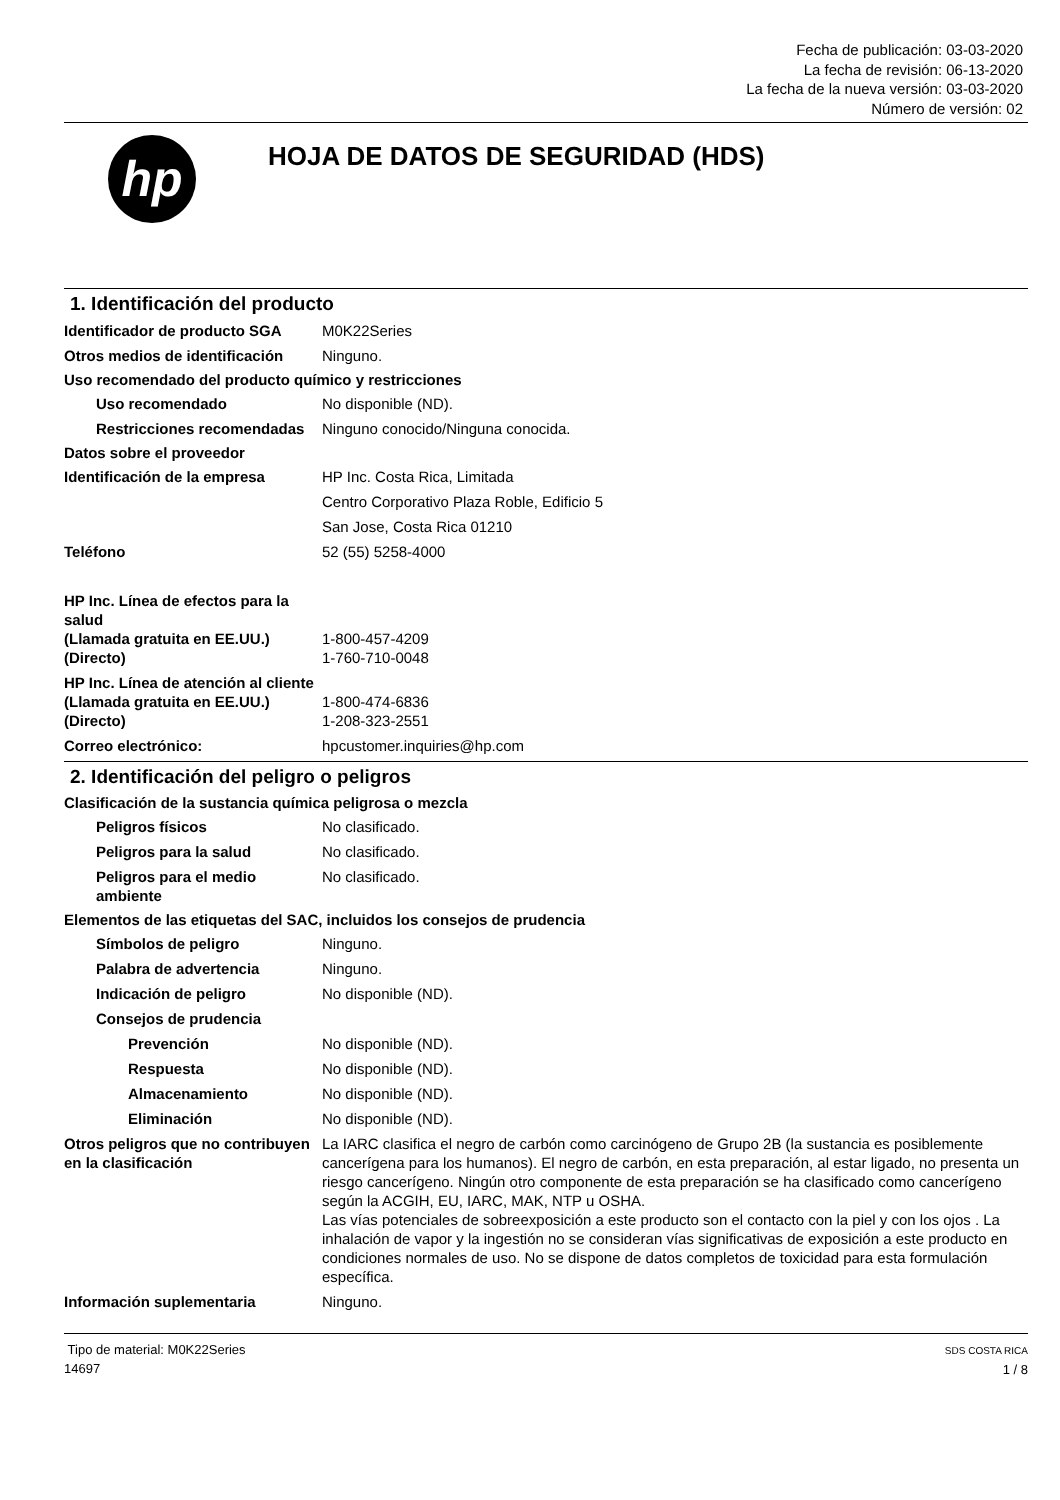Fecha de publicación: 03-03-2020
La fecha de revisión: 06-13-2020
La fecha de la nueva versión: 03-03-2020
Número de versión: 02
hp
HOJA DE DATOS DE SEGURIDAD (HDS)
1. Identificación del producto
Identificador de producto SGA
M0K22Series
Otros medios de identificación
Ninguno.
Uso recomendado del producto químico y restricciones
Uso recomendado No disponible (ND).
Restricciones recomendadas
Ninguno conocido/Ninguna conocida.
Datos sobre el proveedor
Identificación de la empresa HP Inc. Costa Rica, Limitada
Centro Corporativo Plaza Roble, Edificio 5
San Jose, Costa Rica 01210
Teléfono 52 (55) 5258-4000
HP Inc. Línea de efectos para la salud
(Llamada gratuita en EE.UU.) 1-800-457-4209
(Directo) 1-760-710-0048
HP Inc. Línea de atención al cliente
(Llamada gratuita en EE.UU.) 1-800-474-6836
(Directo) 1-208-323-2551
Correo electrónico: hpcustomer.inquiries@hp.com
2. Identificación del peligro o peligros
Clasificación de la sustancia química peligrosa o mezcla
Peligros físicos No clasificado.
Peligros para la salud No clasificado.
Peligros para el medio ambiente
No clasificado.
Elementos de las etiquetas del SAC, incluidos los consejos de prudencia
Símbolos de peligro Ninguno.
Palabra de advertencia Ninguno.
Indicación de peligro No disponible (ND).
Consejos de prudencia
Prevención No disponible (ND).
Respuesta No disponible (ND).
Almacenamiento No disponible (ND).
Eliminación No disponible (ND).
Otros peligros que no contribuyen en la clasificación
La IARC clasifica el negro de carbón como carcinógeno de Grupo 2B (la sustancia es posiblemente cancerígena para los humanos). El negro de carbón, en esta preparación, al estar ligado, no presenta un riesgo cancerígeno. Ningún otro componente de esta preparación se ha clasificado como cancerígeno según la ACGIH, EU, IARC, MAK, NTP u OSHA.
Las vías potenciales de sobreexposición a este producto son el contacto con la piel y con los ojos . La inhalación de vapor y la ingestión no se consideran vías significativas de exposición a este producto en condiciones normales de uso. No se dispone de datos completos de toxicidad para esta formulación específica.
Información suplementaria Ninguno.
Tipo de material: M0K22Series
14697
SDS COSTA RICA
1 / 8